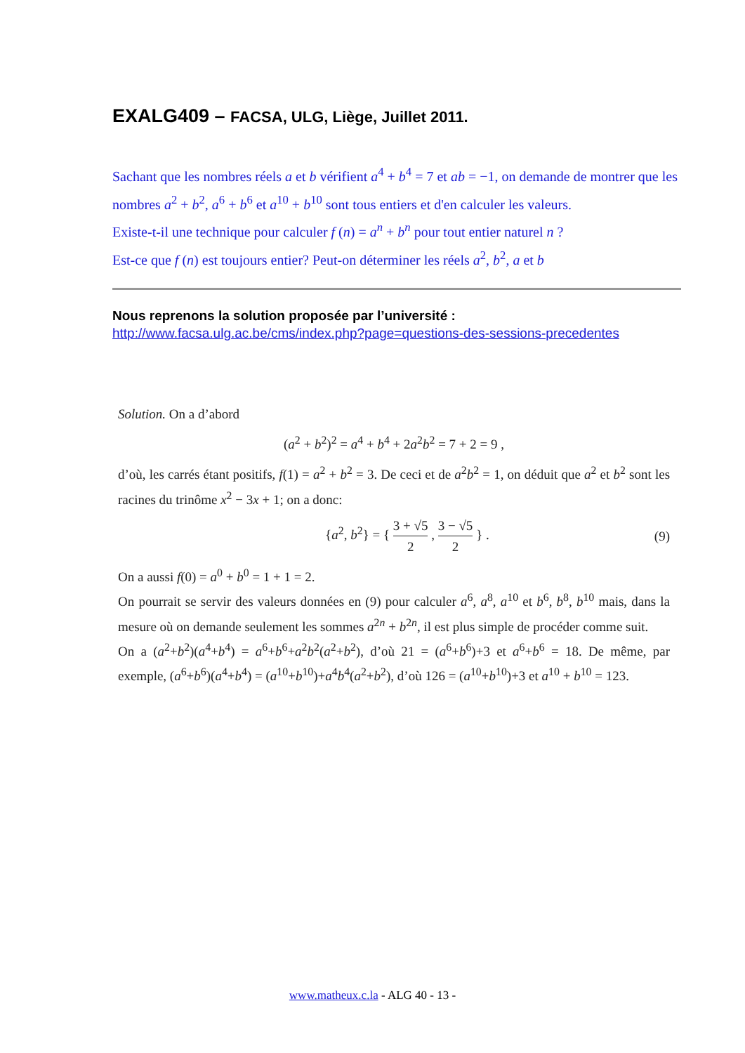EXALG409 – FACSA, ULG, Liège, Juillet 2011.
Sachant que les nombres réels a et b vérifient a<sup>4</sup> + b<sup>4</sup> = 7 et ab = −1, on demande de montrer que les nombres a<sup>2</sup> + b<sup>2</sup>, a<sup>6</sup> + b<sup>6</sup> et a<sup>10</sup> + b<sup>10</sup> sont tous entiers et d'en calculer les valeurs.
Existe-t-il une technique pour calculer f (n) = a<sup>n</sup> + b<sup>n</sup> pour tout entier naturel n ?
Est-ce que f (n) est toujours entier? Peut-on déterminer les réels a<sup>2</sup>, b<sup>2</sup>, a et b
Nous reprenons la solution proposée par l’université :
http://www.facsa.ulg.ac.be/cms/index.php?page=questions-des-sessions-precedentes
Solution. On a d’abord
(a<sup>2</sup> + b<sup>2</sup>)<sup>2</sup> = a<sup>4</sup> + b<sup>4</sup> + 2a<sup>2</sup>b<sup>2</sup> = 7 + 2 = 9 ,
d’où, les carrés étant positifs, f(1) = a<sup>2</sup> + b<sup>2</sup> = 3. De ceci et de a<sup>2</sup>b<sup>2</sup> = 1, on déduit que a<sup>2</sup> et b<sup>2</sup> sont les racines du trinôme x<sup>2</sup> − 3x + 1; on a donc:
{a<sup>2</sup>, b<sup>2</sup>} = { 3 + √5 2 , 3 − √5 2 } . (9)
On a aussi f(0) = a<sup>0</sup> + b<sup>0</sup> = 1 + 1 = 2.
On pourrait se servir des valeurs données en (9) pour calculer a<sup>6</sup>, a<sup>8</sup>, a<sup>10</sup> et b<sup>6</sup>, b<sup>8</sup>, b<sup>10</sup> mais, dans la mesure où on demande seulement les sommes a<sup>2n</sup> + b<sup>2n</sup>, il est plus simple de procéder comme suit.
On a (a<sup>2</sup>+b<sup>2</sup>)(a<sup>4</sup>+b<sup>4</sup>) = a<sup>6</sup>+b<sup>6</sup>+a<sup>2</sup>b<sup>2</sup>(a<sup>2</sup>+b<sup>2</sup>), d’où 21 = (a<sup>6</sup>+b<sup>6</sup>)+3 et a<sup>6</sup>+b<sup>6</sup> = 18. De même, par exemple, (a<sup>6</sup>+b<sup>6</sup>)(a<sup>4</sup>+b<sup>4</sup>) = (a<sup>10</sup>+b<sup>10</sup>)+a<sup>4</sup>b<sup>4</sup>(a<sup>2</sup>+b<sup>2</sup>), d’où 126 = (a<sup>10</sup>+b<sup>10</sup>)+3 et a<sup>10</sup> + b<sup>10</sup> = 123.
www.matheux.c.la - ALG 40 - 13 -